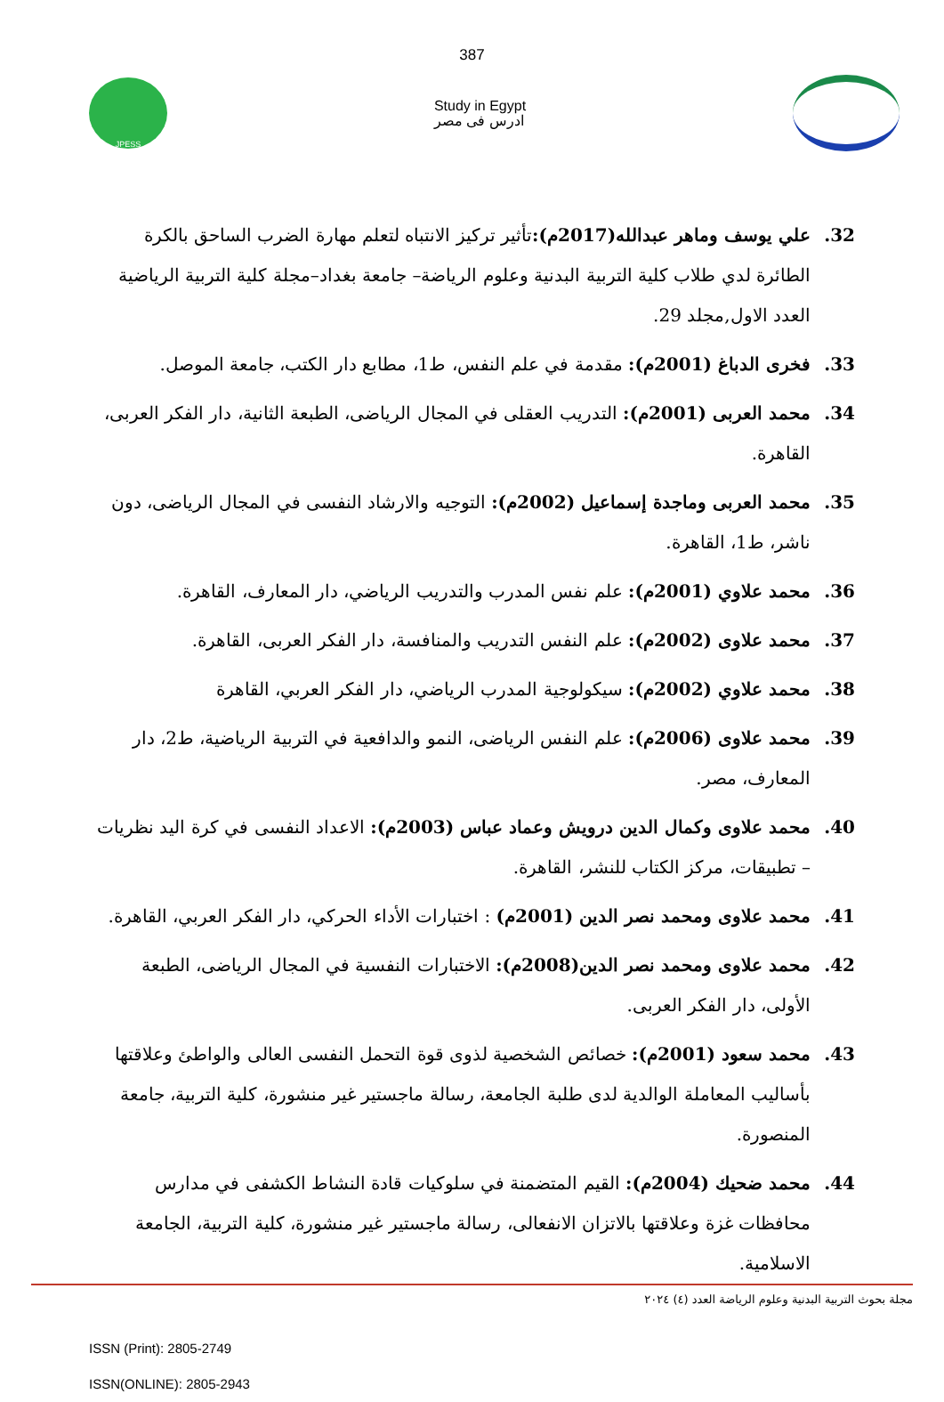387
JPESS
Study in Egypt
ادرس فى مصر
32. علي يوسف وماهر عبدالله(2017م): تأثير تركيز الانتباه لتعلم مهارة الضرب الساحق بالكرة الطائرة لدي طلاب كلية التربية البدنية وعلوم الرياضة– جامعة بغداد–مجلة كلية التربية الرياضية العدد الاول,مجلد 29.
33. فخرى الدباغ (2001م): مقدمة في علم النفس، ط1، مطابع دار الكتب، جامعة الموصل.
34. محمد العربى (2001م): التدريب العقلى في المجال الرياضى، الطبعة الثانية، دار الفكر العربى، القاهرة.
35. محمد العربى وماجدة إسماعيل (2002م): التوجيه والارشاد النفسى في المجال الرياضى، دون ناشر، ط1، القاهرة.
36. محمد علاوي (2001م): علم نفس المدرب والتدريب الرياضي، دار المعارف، القاهرة.
37. محمد علاوى (2002م): علم النفس التدريب والمنافسة، دار الفكر العربى، القاهرة.
38. محمد علاوي (2002م): سيكولوجية المدرب الرياضي، دار الفكر العربي، القاهرة
39. محمد علاوى (2006م): علم النفس الرياضى، النمو والدافعية في التربية الرياضية، ط2، دار المعارف، مصر.
40. محمد علاوى وكمال الدين درويش وعماد عباس (2003م): الاعداد النفسى في كرة اليد نظريات – تطبيقات، مركز الكتاب للنشر، القاهرة.
41. محمد علاوى ومحمد نصر الدين (2001م) : اختبارات الأداء الحركي، دار الفكر العربي، القاهرة.
42. محمد علاوى ومحمد نصر الدين(2008م): الاختبارات النفسية في المجال الرياضى، الطبعة الأولى، دار الفكر العربى.
43. محمد سعود (2001م): خصائص الشخصية لذوى قوة التحمل النفسى العالى والواطئ وعلاقتها بأساليب المعاملة الوالدية لدى طلبة الجامعة، رسالة ماجستير غير منشورة، كلية التربية، جامعة المنصورة.
44. محمد ضحيك (2004م): القيم المتضمنة في سلوكيات قادة النشاط الكشفى في مدارس محافظات غزة وعلاقتها بالاتزان الانفعالى، رسالة ماجستير غير منشورة، كلية التربية، الجامعة الاسلامية.
مجلة بحوث التربية البدنية وعلوم الرياضة العدد (٤) ٢٠٢٤
ISSN (Print): 2805-2749
ISSN(ONLINE): 2805-2943